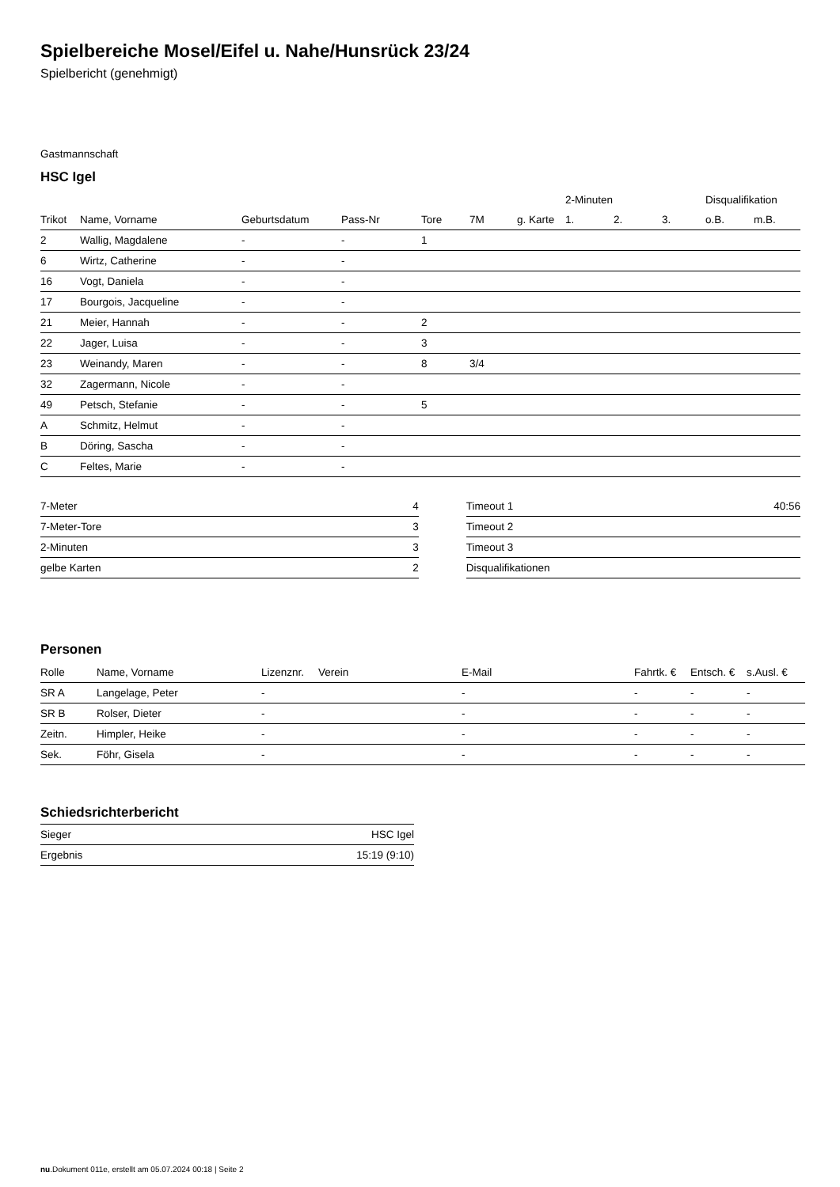Spielbereiche Mosel/Eifel u. Nahe/Hunsrück 23/24
Spielbericht (genehmigt)
Gastmannschaft
HSC Igel
| | | | | | | | 2-Minuten | | | Disqualifikation | |
| --- | --- | --- | --- | --- | --- | --- | --- | --- | --- | --- | --- |
| Trikot | Name, Vorname | Geburtsdatum | Pass-Nr | Tore | 7M | g. Karte | 1. | 2. | 3. | o.B. | m.B. |
| 2 | Wallig, Magdalene | - | - | 1 | | | | | | | |
| 6 | Wirtz, Catherine | - | - | | | | | | | | |
| 16 | Vogt, Daniela | - | - | | | | | | | | |
| 17 | Bourgois, Jacqueline | - | - | | | | | | | | |
| 21 | Meier, Hannah | - | - | 2 | | | | | | | |
| 22 | Jager, Luisa | - | - | 3 | | | | | | | |
| 23 | Weinandy, Maren | - | - | 8 | 3/4 | | | | | | |
| 32 | Zagermann, Nicole | - | - | | | | | | | | |
| 49 | Petsch, Stefanie | - | - | 5 | | | | | | | |
| A | Schmitz, Helmut | - | - | | | | | | | | |
| B | Döring, Sascha | - | - | | | | | | | | |
| C | Feltes, Marie | - | - | | | | | | | | |
| 7-Meter | 4 |
| 7-Meter-Tore | 3 |
| 2-Minuten | 3 |
| gelbe Karten | 2 |
| Timeout 1 | 40:56 |
| Timeout 2 | |
| Timeout 3 | |
| Disqualifikationen | |
Personen
| Rolle | Name, Vorname | Lizenznr. | Verein | E-Mail | Fahrtk. € | Entsch. € | s.Ausl. € |
| --- | --- | --- | --- | --- | --- | --- | --- |
| SR A | Langelage, Peter | - | | - | - | - | - |
| SR B | Rolser, Dieter | - | | - | - | - | - |
| Zeitn. | Himpler, Heike | - | | - | - | - | - |
| Sek. | Föhr, Gisela | - | | - | - | - | - |
Schiedsrichterbericht
| Sieger | HSC Igel |
| Ergebnis | 15:19 (9:10) |
nu.Dokument 011e, erstellt am 05.07.2024 00:18 | Seite 2